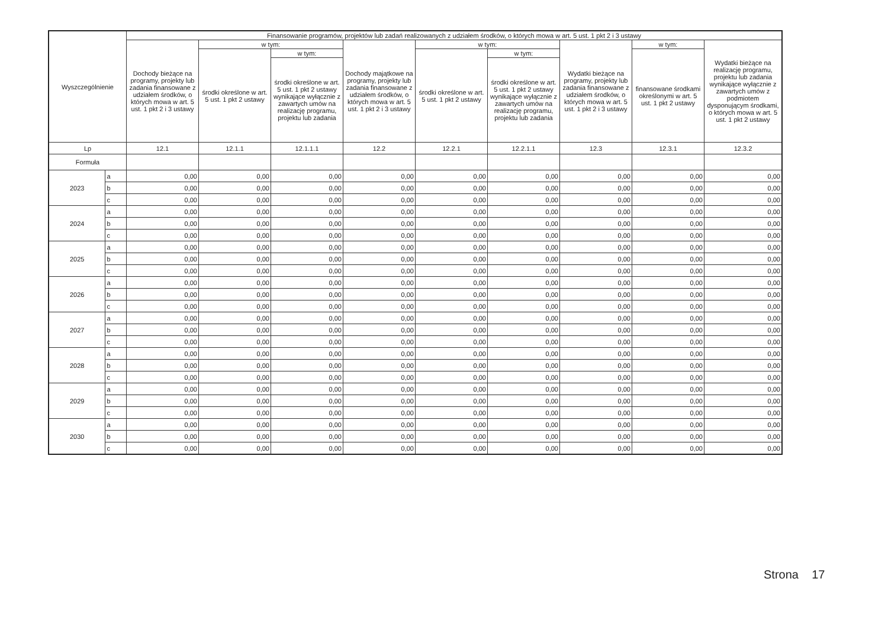| Wyszczególnienie | | Finansowanie programów, projektów lub zadań realizowanych z udziałem środków, o których mowa w art. 5 ust. 1 pkt 2 i 3 ustawy | | | | | | | | |
| --- | --- | --- | --- | --- | --- | --- | --- | --- | --- | --- |
| | | Dochody bieżące na programy, projekty lub zadania finansowane z udziałem środków, o których mowa w art. 5 ust. 1 pkt 2 i 3 ustawy | w tym: | | Dochody majątkowe na programy, projekty lub zadania finansowane z udziałem środków, o których mowa w art. 5 ust. 1 pkt 2 i 3 ustawy | w tym: | | Wydatki bieżące na programy, projekty lub zadania finansowane z udziałem środków, o których mowa w art. 5 ust. 1 pkt 2 i 3 ustawy | w tym: | Wydatki bieżące na realizację programu, projektu lub zadania wynikające wyłącznie z zawartych umów z podmiotem dysponującym środkami, o których mowa w art. 5 ust. 1 pkt 2 ustawy |
| | | | środki określone w art. 5 ust. 1 pkt 2 ustawy | w tym: | | środki określone w art. 5 ust. 1 pkt 2 ustawy | w tym: | | finansowane środkami określonymi w art. 5 ust. 1 pkt 2 ustawy | |
| | | | | środki określone w art. 5 ust. 1 pkt 2 ustawy wynikające wyłącznie z zawartych umów na realizację programu, projektu lub zadania | | | środki określone w art. 5 ust. 1 pkt 2 ustawy wynikające wyłącznie z zawartych umów na realizację programu, projektu lub zadania | | | |
| Lp | | 12.1 | 12.1.1 | 12.1.1.1 | 12.2 | 12.2.1 | 12.2.1.1 | 12.3 | 12.3.1 | 12.3.2 |
| Formuła | | | | | | | | | | |
| 2023 | a | 0,00 | 0,00 | 0,00 | 0,00 | 0,00 | 0,00 | 0,00 | 0,00 | 0,00 |
| | b | 0,00 | 0,00 | 0,00 | 0,00 | 0,00 | 0,00 | 0,00 | 0,00 | 0,00 |
| | c | 0,00 | 0,00 | 0,00 | 0,00 | 0,00 | 0,00 | 0,00 | 0,00 | 0,00 |
| 2024 | a | 0,00 | 0,00 | 0,00 | 0,00 | 0,00 | 0,00 | 0,00 | 0,00 | 0,00 |
| | b | 0,00 | 0,00 | 0,00 | 0,00 | 0,00 | 0,00 | 0,00 | 0,00 | 0,00 |
| | c | 0,00 | 0,00 | 0,00 | 0,00 | 0,00 | 0,00 | 0,00 | 0,00 | 0,00 |
| 2025 | a | 0,00 | 0,00 | 0,00 | 0,00 | 0,00 | 0,00 | 0,00 | 0,00 | 0,00 |
| | b | 0,00 | 0,00 | 0,00 | 0,00 | 0,00 | 0,00 | 0,00 | 0,00 | 0,00 |
| | c | 0,00 | 0,00 | 0,00 | 0,00 | 0,00 | 0,00 | 0,00 | 0,00 | 0,00 |
| 2026 | a | 0,00 | 0,00 | 0,00 | 0,00 | 0,00 | 0,00 | 0,00 | 0,00 | 0,00 |
| | b | 0,00 | 0,00 | 0,00 | 0,00 | 0,00 | 0,00 | 0,00 | 0,00 | 0,00 |
| | c | 0,00 | 0,00 | 0,00 | 0,00 | 0,00 | 0,00 | 0,00 | 0,00 | 0,00 |
| 2027 | a | 0,00 | 0,00 | 0,00 | 0,00 | 0,00 | 0,00 | 0,00 | 0,00 | 0,00 |
| | b | 0,00 | 0,00 | 0,00 | 0,00 | 0,00 | 0,00 | 0,00 | 0,00 | 0,00 |
| | c | 0,00 | 0,00 | 0,00 | 0,00 | 0,00 | 0,00 | 0,00 | 0,00 | 0,00 |
| 2028 | a | 0,00 | 0,00 | 0,00 | 0,00 | 0,00 | 0,00 | 0,00 | 0,00 | 0,00 |
| | b | 0,00 | 0,00 | 0,00 | 0,00 | 0,00 | 0,00 | 0,00 | 0,00 | 0,00 |
| | c | 0,00 | 0,00 | 0,00 | 0,00 | 0,00 | 0,00 | 0,00 | 0,00 | 0,00 |
| 2029 | a | 0,00 | 0,00 | 0,00 | 0,00 | 0,00 | 0,00 | 0,00 | 0,00 | 0,00 |
| | b | 0,00 | 0,00 | 0,00 | 0,00 | 0,00 | 0,00 | 0,00 | 0,00 | 0,00 |
| | c | 0,00 | 0,00 | 0,00 | 0,00 | 0,00 | 0,00 | 0,00 | 0,00 | 0,00 |
| 2030 | a | 0,00 | 0,00 | 0,00 | 0,00 | 0,00 | 0,00 | 0,00 | 0,00 | 0,00 |
| | b | 0,00 | 0,00 | 0,00 | 0,00 | 0,00 | 0,00 | 0,00 | 0,00 | 0,00 |
| | c | 0,00 | 0,00 | 0,00 | 0,00 | 0,00 | 0,00 | 0,00 | 0,00 | 0,00 |
Strona 17